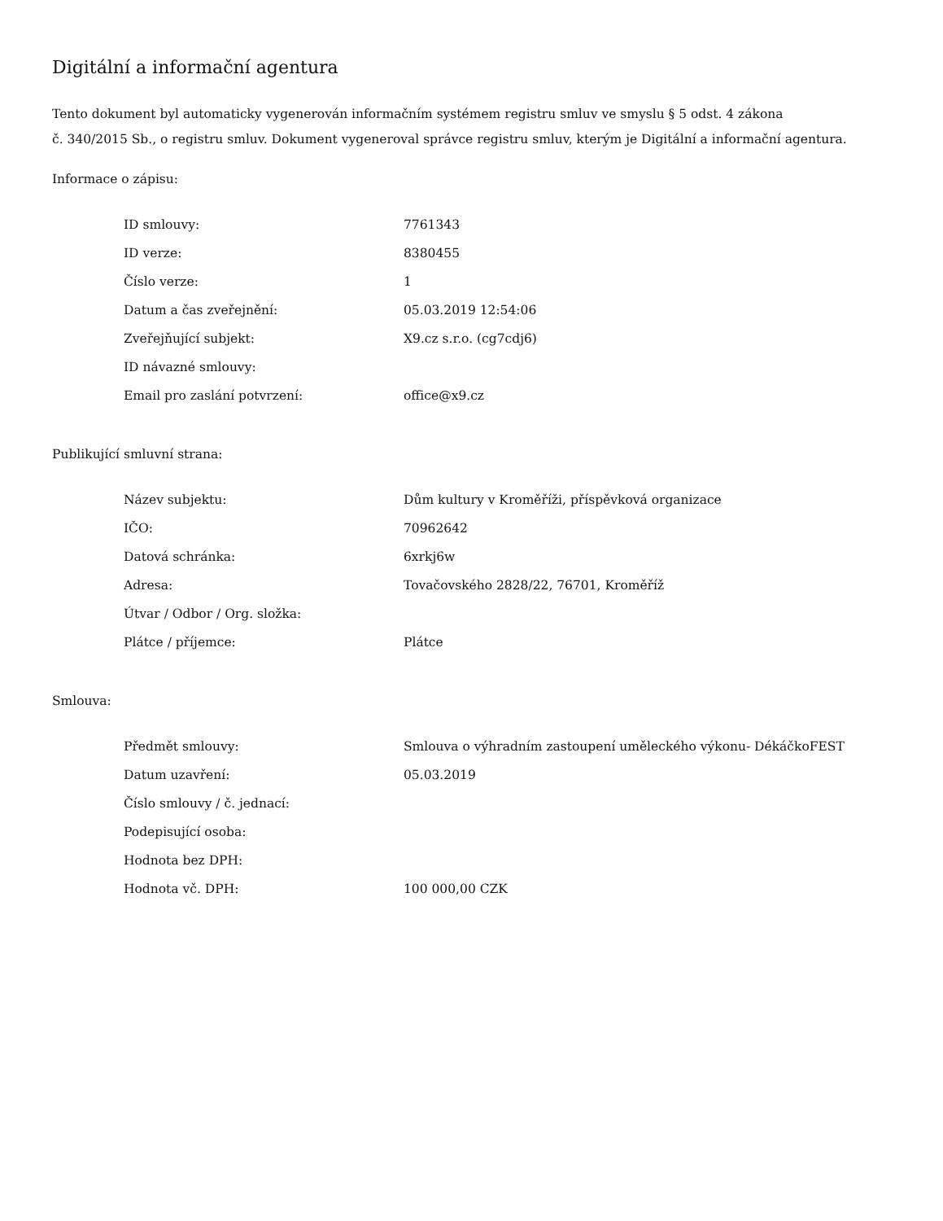Digitální a informační agentura
Tento dokument byl automaticky vygenerován informačním systémem registru smluv ve smyslu § 5 odst. 4 zákona
č. 340/2015 Sb., o registru smluv. Dokument vygeneroval správce registru smluv, kterým je Digitální a informační agentura.
Informace o zápisu:
| ID smlouvy: | 7761343 |
| ID verze: | 8380455 |
| Číslo verze: | 1 |
| Datum a čas zveřejnění: | 05.03.2019 12:54:06 |
| Zveřejňující subjekt: | X9.cz s.r.o. (cg7cdj6) |
| ID návazné smlouvy: | |
| Email pro zaslání potvrzení: | office@x9.cz |
Publikující smluvní strana:
| Název subjektu: | Dům kultury v Kroměříži, příspěvková organizace |
| IČO: | 70962642 |
| Datová schránka: | 6xrkj6w |
| Adresa: | Tovačovského 2828/22, 76701, Kroměříž |
| Útvar / Odbor / Org. složka: | |
| Plátce / příjemce: | Plátce |
Smlouva:
| Předmět smlouvy: | Smlouva o výhradním zastoupení uměleckého výkonu- DékáčkoFEST |
| Datum uzavření: | 05.03.2019 |
| Číslo smlouvy / č. jednací: | |
| Podepisující osoba: | |
| Hodnota bez DPH: | |
| Hodnota vč. DPH: | 100 000,00 CZK |